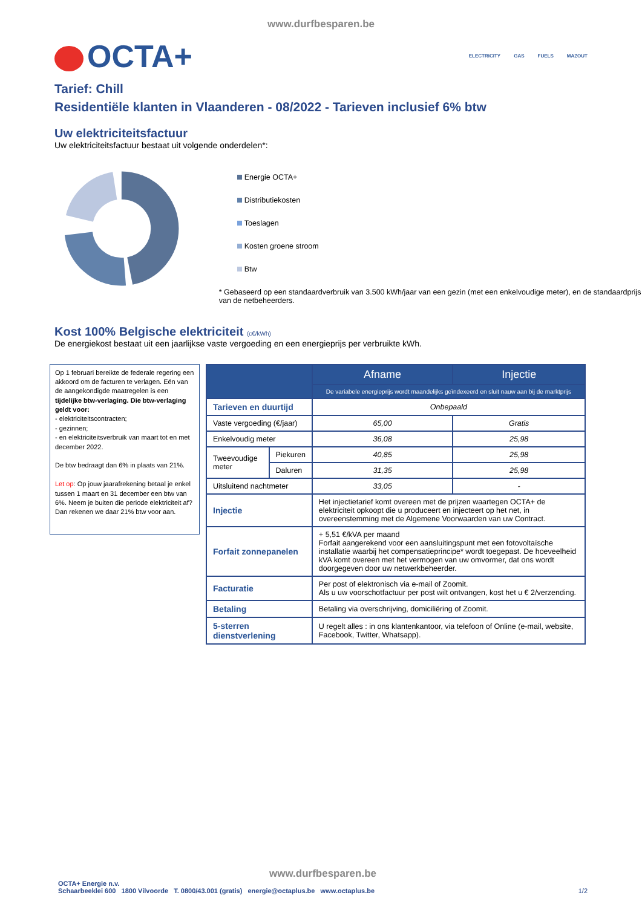www.durfbesparen.be
OCTA+
ELECTRICITY GAS FUELS MAZOUT
Tarief: Chill
Residentiële klanten in Vlaanderen - 08/2022 - Tarieven inclusief 6% btw
Uw elektriciteitsfactuur
Uw elektriciteitsfactuur bestaat uit volgende onderdelen*:
Energie OCTA+
Distributiekosten
Toeslagen
Kosten groene stroom
Btw
* Gebaseerd op een standaardverbruik van 3.500 kWh/jaar van een gezin (met een enkelvoudige meter), en de standaardprijs van de netbeheerders.
Kost 100% Belgische elektriciteit (c€/kWh)
De energiekost bestaat uit een jaarlijkse vaste vergoeding en een energieprijs per verbruikte kWh.
Op 1 februari bereikte de federale regering een akkoord om de facturen te verlagen. Eén van de aangekondigde maatregelen is een tijdelijke btw-verlaging. Die btw-verlaging geldt voor:
- elektriciteitscontracten;
- gezinnen;
- en elektriciteitsverbruik van maart tot en met december 2022.
De btw bedraagt dan 6% in plaats van 21%.
Let op: Op jouw jaarafrekening betaal je enkel tussen 1 maart en 31 december een btw van 6%. Neem je buiten die periode elektriciteit af? Dan rekenen we daar 21% btw voor aan.
| | | Afname | Injectie |
| --- | --- | --- | --- |
| | | De variabele energieprijs wordt maandelijks geïndexeerd en sluit nauw aan bij de marktprijs | |
| Tarieven en duurtijd | | Onbepaald | |
| Vaste vergoeding (€/jaar) | | 65,00 | Gratis |
| Enkelvoudig meter | | 36,08 | 25,98 |
| Tweevoudige meter | Piekuren | 40,85 | 25,98 |
| | Daluren | 31,35 | 25,98 |
| Uitsluitend nachtmeter | | 33,05 | - |
| Injectie | | Het injectietarief komt overeen met de prijzen waartegen OCTA+ de elektriciteit opkoopt die u produceert en injecteert op het net, in overeenstemming met de Algemene Voorwaarden van uw Contract. | |
| Forfait zonnepanelen | | + 5,51 €/kVA per maand Forfait aangerekend voor een aansluitingspunt met een fotovoltaïsche installatie waarbij het compensatieprincipe* wordt toegepast. De hoeveelheid kVA komt overeen met het vermogen van uw omvormer, dat ons wordt doorgegeven door uw netwerkbeheerder. | |
| Facturatie | | Per post of elektronisch via e-mail of Zoomit. Als u uw voorschotfactuur per post wilt ontvangen, kost het u € 2/verzending. | |
| Betaling | | Betaling via overschrijving, domiciliëring of Zoomit. | |
| 5-sterren dienstverlening | | U regelt alles : in ons klantenkantoor, via telefoon of Online (e-mail, website, Facebook, Twitter, Whatsapp). | |
www.durfbesparen.be
OCTA+ Energie n.v.
Schaarbeeklei 600 1800 Vilvoorde T. 0800/43.001 (gratis) energie@octaplus.be www.octaplus.be 1/2